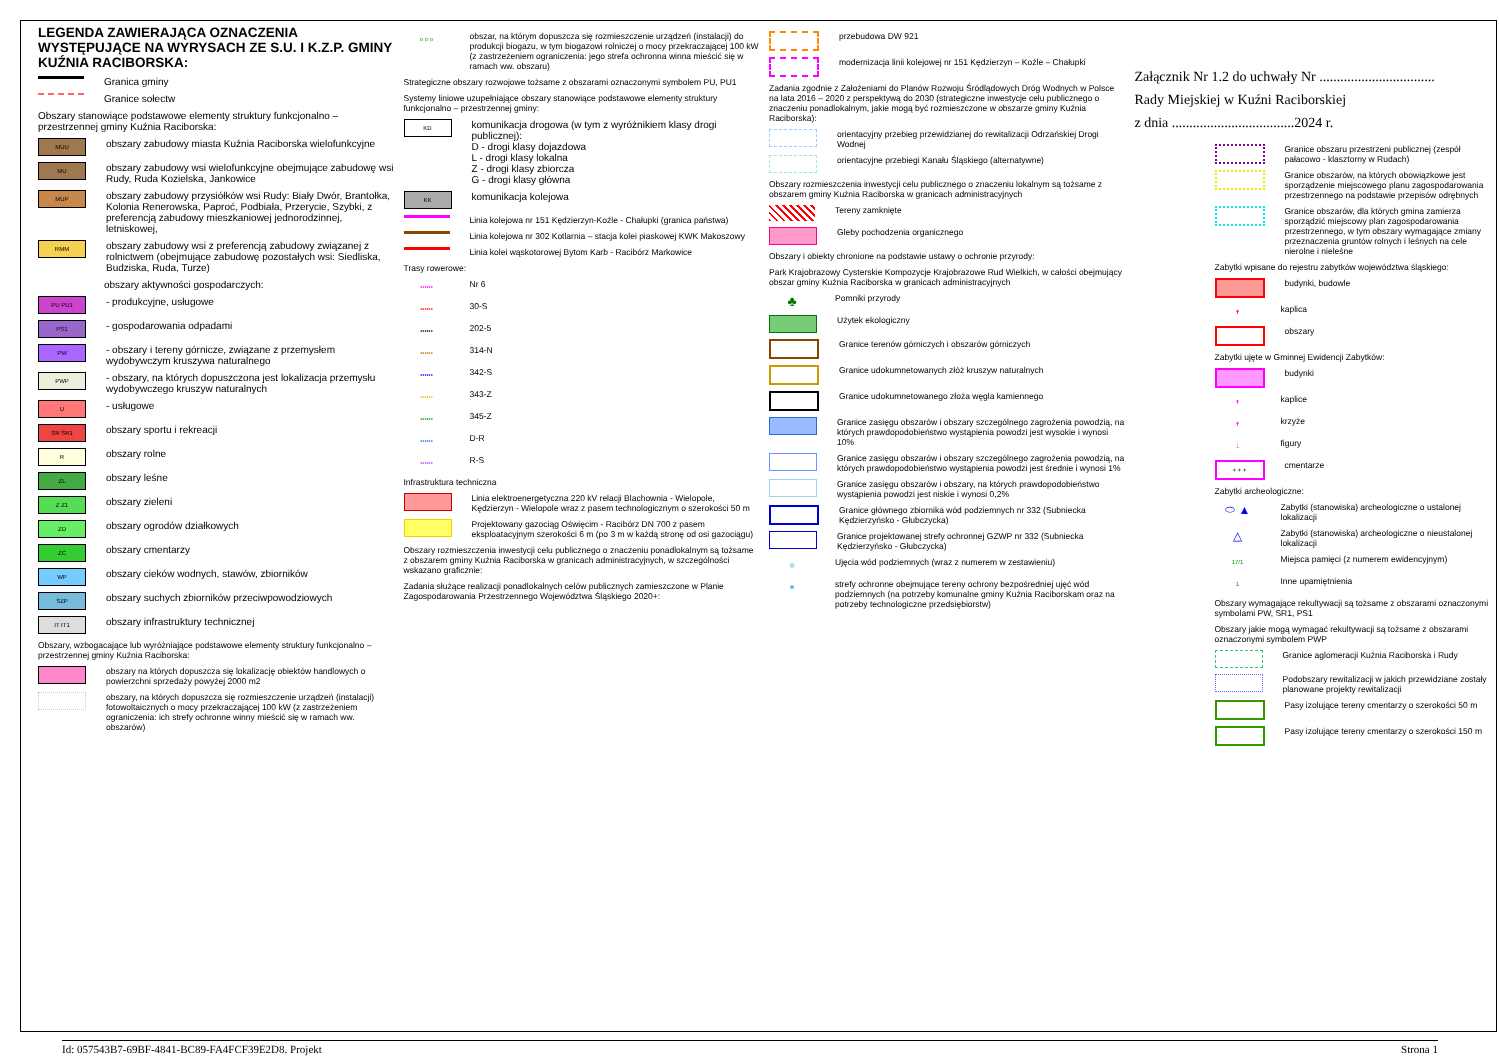LEGENDA ZAWIERAJĄCA OZNACZENIA WYSTĘPUJĄCE NA WYRYSACH ZE S.U. I K.Z.P. GMINY KUŹNIA RACIBORSKA:
Granica gminy
Granice sołectw
Obszary stanowiące podstawowe elementy struktury funkcjonalno – przestrzennej gminy Kuźnia Raciborska:
MUU
obszary zabudowy miasta Kuźnia Raciborska wielofunkcyjne
MU
obszary zabudowy wsi wielofunkcyjne obejmujące zabudowę wsi Rudy, Ruda Kozielska, Jankowice
MUP
obszary zabudowy przysiółków wsi Rudy: Biały Dwór, Brantołka, Kolonia Renerowska, Paproć, Podbiała, Przerycie, Szybki, z preferencją zabudowy mieszkaniowej jednorodzinnej, letniskowej,
RMM
obszary zabudowy wsi z preferencją zabudowy związanej z rolnictwem (obejmujące zabudowę pozostałych wsi: Siedliska, Budziska, Ruda, Turze)
obszary aktywności gospodarczych:
PU PU1
- produkcyjne, usługowe
PS1
- gospodarowania odpadami
PW
- obszary i tereny górnicze, związane z przemysłem wydobywczym kruszywa naturalnego
PWP
- obszary, na których dopuszczona jest lokalizacja przemysłu wydobywczego kruszyw naturalnych
U
- usługowe
SR SR1
obszary sportu i rekreacji
R
obszary rolne
ZL
obszary leśne
Z Z1
obszary zieleni
ZD
obszary ogrodów działkowych
ZC
obszary cmentarzy
WP
obszary cieków wodnych, stawów, zbiorników
SZP
obszary suchych zbiorników przeciwpowodziowych
IT IT1
obszary infrastruktury technicznej
Obszary, wzbogacające lub wyróżniające podstawowe elementy struktury funkcjonalno – przestrzennej gminy Kuźnia Raciborska:
obszary na których dopuszcza się lokalizację obiektów handlowych o powierzchni sprzedaży powyżej 2000 m2
obszary, na których dopuszcza się rozmieszczenie urządzeń (instalacji) fotowoltaicznych o mocy przekraczającej 100 kW (z zastrzeżeniem ograniczenia: ich strefy ochronne winny mieścić się w ramach ww. obszarów)
o o o
obszar, na którym dopuszcza się rozmieszczenie urządzeń (instalacji) do produkcji biogazu, w tym biogazowi rolniczej o mocy przekraczającej 100 kW (z zastrzeżeniem ograniczenia: jego strefa ochronna winna mieścić się w ramach ww. obszaru)
Strategiczne obszary rozwojowe tożsame z obszarami oznaczonymi symbolem PU, PU1
Systemy liniowe uzupełniające obszary stanowiące podstawowe elementy struktury funkcjonalno – przestrzennej gminy:
KD
komunikacja drogowa (w tym z wyróżnikiem klasy drogi publicznej):
D - drogi klasy dojazdowa
L - drogi klasy lokalna
Z - drogi klasy zbiorcza
G - drogi klasy główna
KK
komunikacja kolejowa
Linia kolejowa nr 151 Kędzierzyn-Koźle - Chałupki (granica państwa)
Linia kolejowa nr 302 Kotlarnia – stacja kolei piaskowej KWK Makoszowy
Linia kolei wąskotorowej Bytom Karb - Racibórz Markowice
Trasy rowerowe:
••••••
Nr 6
••••••
30-S
••••••
202-5
••••••
314-N
••••••
342-S
••••••
343-Z
••••••
345-Z
••••••
D-R
••••••
R-S
Infrastruktura techniczna
Linia elektroenergetyczna 220 kV relacji Blachownia - Wielopole, Kędzierzyn - Wielopole wraz z pasem technologicznym o szerokości 50 m
Projektowany gazociąg Oświęcim - Racibórz DN 700 z pasem eksploatacyjnym szerokości 6 m (po 3 m w każdą stronę od osi gazociągu)
Obszary rozmieszczenia inwestycji celu publicznego o znaczeniu ponadlokalnym są tożsame z obszarem gminy Kuźnia Raciborska w granicach administracyjnych, w szczególności wskazano graficznie:
Zadania służące realizacji ponadlokalnych celów publicznych zamieszczone w Planie Zagospodarowania Przestrzennego Województwa Śląskiego 2020+:
przebudowa DW 921
modernizacja linii kolejowej nr 151 Kędzierzyn – Koźle – Chałupki
Zadania zgodnie z Założeniami do Planów Rozwoju Śródlądowych Dróg Wodnych w Polsce na lata 2016 – 2020 z perspektywą do 2030 (strategiczne inwestycje celu publicznego o znaczeniu ponadlokalnym, jakie mogą być rozmieszczone w obszarze gminy Kuźnia Raciborska):
orientacyjny przebieg przewidzianej do rewitalizacji Odrzańskiej Drogi Wodnej
orientacyjne przebiegi Kanału Śląskiego (alternatywne)
Obszary rozmieszczenia inwestycji celu publicznego o znaczeniu lokalnym są tożsame z obszarem gminy Kuźnia Raciborska w granicach administracyjnych
Tereny zamknięte
Gleby pochodzenia organicznego
Obszary i obiekty chronione na podstawie ustawy o ochronie przyrody:
Park Krajobrazowy Cysterskie Kompozycje Krajobrazowe Rud Wielkich, w całości obejmujący obszar gminy Kuźnia Raciborska w granicach administracyjnych
♣
Pomniki przyrody
Użytek ekologiczny
Granice terenów górniczych i obszarów górniczych
Granice udokumnetowanych złóż kruszyw naturalnych
Granice udokumnetowanego złoża węgla kamiennego
Granice zasięgu obszarów i obszary szczególnego zagrożenia powodzią, na których prawdopodobieństwo wystąpienia powodzi jest wysokie i wynosi 10%
Granice zasięgu obszarów i obszary szczególnego zagrożenia powodzią, na których prawdopodobieństwo wystąpienia powodzi jest średnie i wynosi 1%
Granice zasięgu obszarów i obszary, na których prawdopodobieństwo wystąpienia powodzi jest niskie i wynosi 0,2%
Granice głównego zbiornika wód podziemnych nr 332 (Subniecka Kędzierzyńsko - Głubczycka)
Granice projektowanej strefy ochronnej GZWP nr 332 (Subniecka Kędzierzyńsko - Głubczycka)
◎
Ujęcia wód podziemnych (wraz z numerem w zestawieniu)
⊗
strefy ochronne obejmujące tereny ochrony bezpośredniej ujęć wód podziemnych (na potrzeby komunalne gminy Kuźnia Raciborskam oraz na potrzeby technologiczne przedsiębiorstw)
Załącznik Nr 1.2 do uchwały Nr .................................
Rady Miejskiej w Kuźni Raciborskiej
z dnia ...................................2024 r.
Granice obszaru przestrzeni publicznej (zespół pałacowo - klasztorny w Rudach)
Granice obszarów, na których obowiązkowe jest sporządzenie miejscowego planu zagospodarowania przestrzennego na podstawie przepisów odrębnych
Granice obszarów, dla których gmina zamierza sporządzić miejscowy plan zagospodarowania przestrzennego, w tym obszary wymagające zmiany przeznaczenia gruntów rolnych i leśnych na cele nierolne i nieleśne
Zabytki wpisane do rejestru zabytków województwa śląskiego:
budynki, budowle
✝
kaplica
obszary
Zabytki ujęte w Gminnej Ewidencji Zabytków:
budynki
✝
kaplice
✝
krzyże
⊥
figury
+ + +
cmentarze
Zabytki archeologiczne:
⬭ ▲
Zabytki (stanowiska) archeologiczne o ustalonej lokalizacji
△
Zabytki (stanowiska) archeologiczne o nieustalonej lokalizacji
17/1
Miejsca pamięci (z numerem ewidencyjnym)
1
Inne upamiętnienia
Obszary wymagające rekultywacji są tożsame z obszarami oznaczonymi symbolami PW, SR1, PS1
Obszary jakie mogą wymagać rekultywacji są tożsame z obszarami oznaczonymi symbolem PWP
Granice aglomeracji Kuźnia Raciborska i Rudy
Podobszary rewitalizacji w jakich przewidziane zostały planowane projekty rewitalizacji
Pasy izolujące tereny cmentarzy o szerokości 50 m
Pasy izolujące tereny cmentarzy o szerokości 150 m
Id: 057543B7-69BF-4841-BC89-FA4FCF39E2D8. Projekt Strona 1